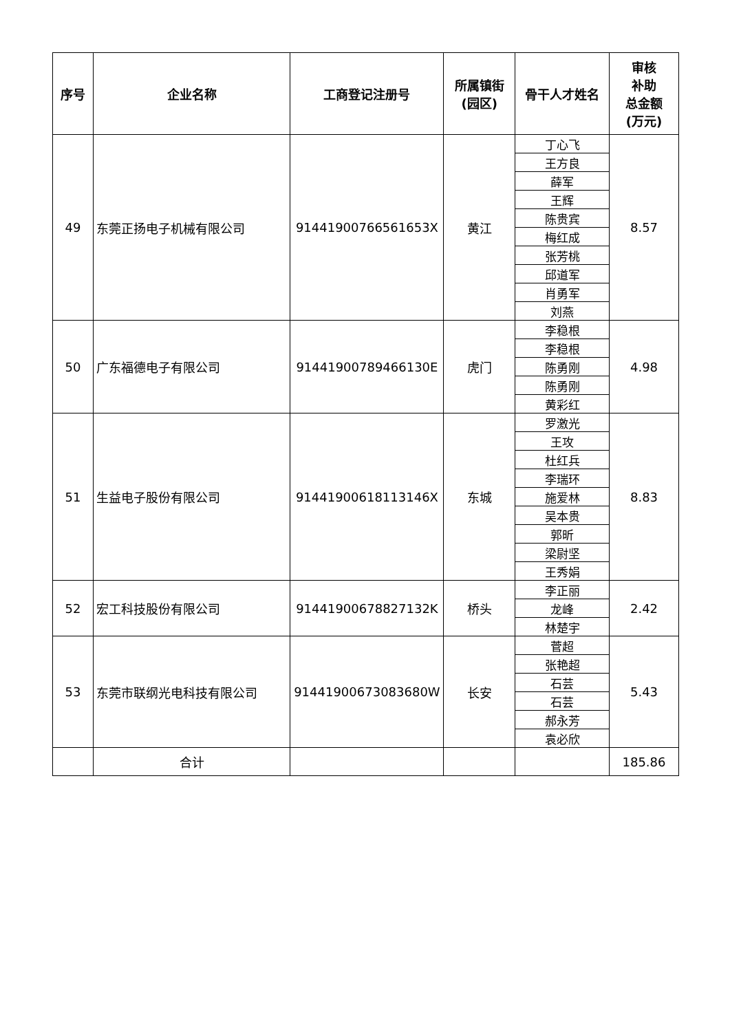| 序号 | 企业名称 | 工商登记注册号 | 所属镇街 (园区) | 骨干人才姓名 | 审核 补助 总金额 (万元) |
| --- | --- | --- | --- | --- | --- |
| 49 | 东莞正扬电子机械有限公司 | 91441900766561653X | 黄江 | 丁心飞 | 8.57 |
| | | | | 王方良 | |
| | | | | 薛军 | |
| | | | | 王辉 | |
| | | | | 陈贵宾 | |
| | | | | 梅红成 | |
| | | | | 张芳桃 | |
| | | | | 邱道军 | |
| | | | | 肖勇军 | |
| | | | | 刘燕 | |
| 50 | 广东福德电子有限公司 | 91441900789466130E | 虎门 | 李稳根 | 4.98 |
| | | | | 李稳根 | |
| | | | | 陈勇刚 | |
| | | | | 陈勇刚 | |
| | | | | 黄彩红 | |
| 51 | 生益电子股份有限公司 | 91441900618113146X | 东城 | 罗激光 | 8.83 |
| | | | | 王攻 | |
| | | | | 杜红兵 | |
| | | | | 李瑞环 | |
| | | | | 施爱林 | |
| | | | | 吴本贵 | |
| | | | | 郭昕 | |
| | | | | 梁尉坚 | |
| | | | | 王秀娟 | |
| 52 | 宏工科技股份有限公司 | 91441900678827132K | 桥头 | 李正丽 | 2.42 |
| | | | | 龙峰 | |
| | | | | 林楚宇 | |
| 53 | 东莞市联纲光电科技有限公司 | 91441900673083680W | 长安 | 菅超 | 5.43 |
| | | | | 张艳超 | |
| | | | | 石芸 | |
| | | | | 石芸 | |
| | | | | 郝永芳 | |
| | | | | 袁必欣 | |
| | 合计 | | | | 185.86 |